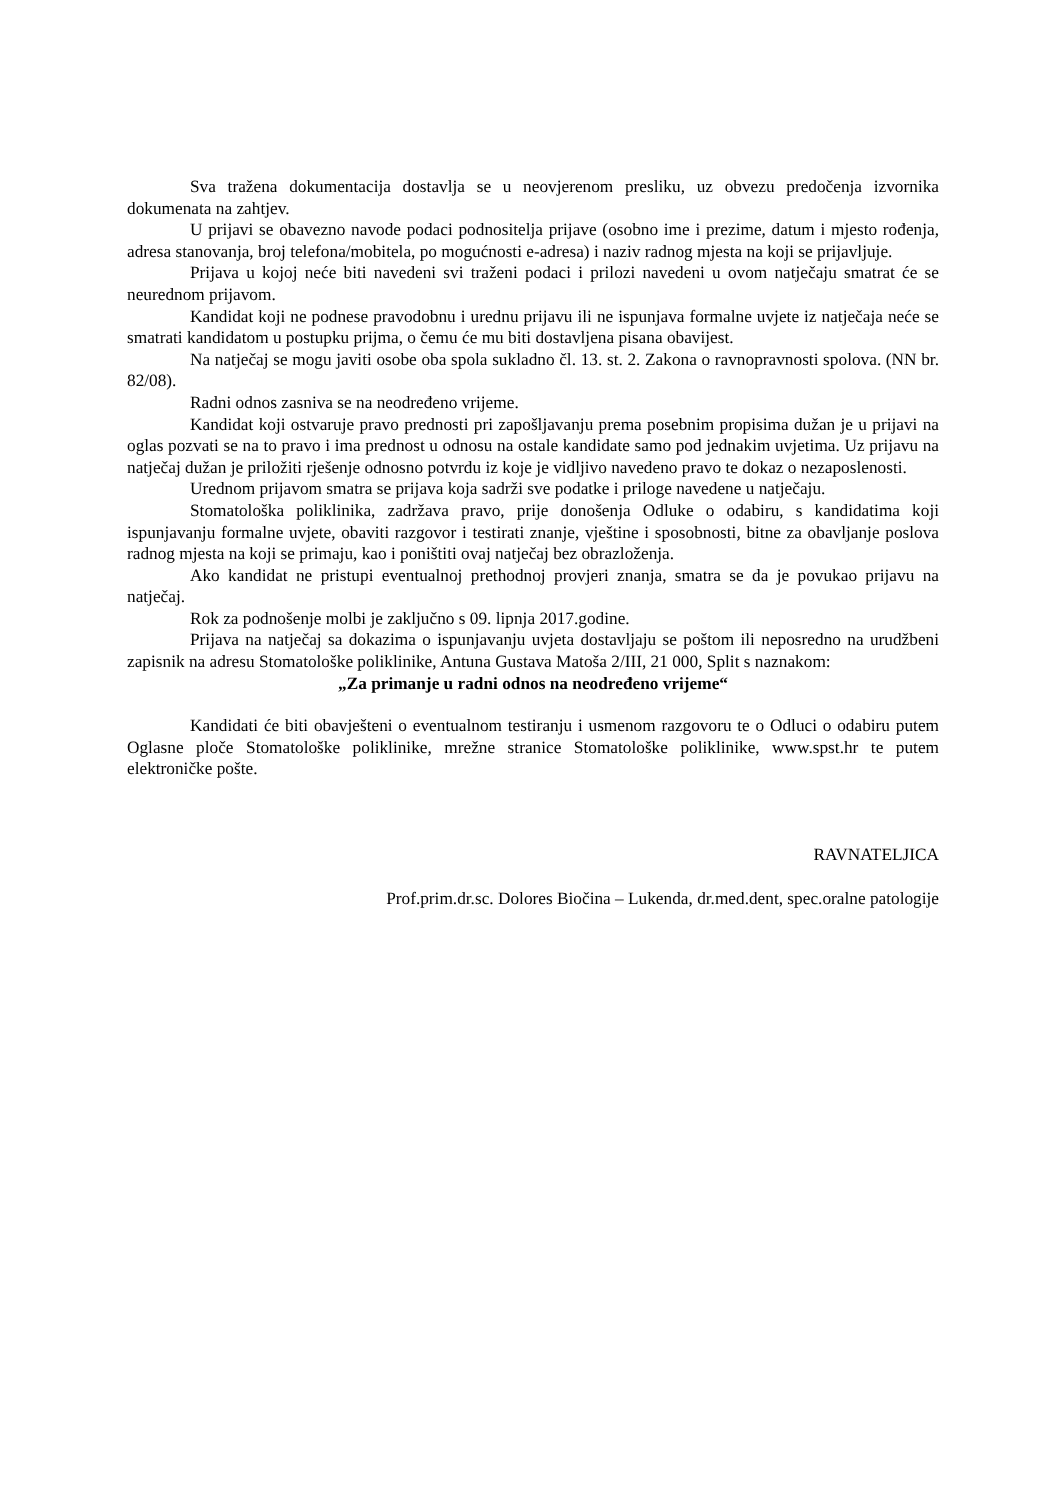Sva tražena dokumentacija dostavlja se u neovjerenom presliku, uz obvezu predočenja izvornika dokumenata na zahtjev.
U prijavi se obavezno navode podaci podnositelja prijave (osobno ime i prezime, datum i mjesto rođenja, adresa stanovanja, broj telefona/mobitela, po mogućnosti e-adresa) i naziv radnog mjesta na koji se prijavljuje.
Prijava u kojoj neće biti navedeni svi traženi podaci i prilozi navedeni u ovom natječaju smatrat će se neurednom prijavom.
Kandidat koji ne podnese pravodobnu i urednu prijavu ili ne ispunjava formalne uvjete iz natječaja neće se smatrati kandidatom u postupku prijma, o čemu će mu biti dostavljena pisana obavijest.
Na natječaj se mogu javiti osobe oba spola sukladno čl. 13. st. 2. Zakona o ravnopravnosti spolova. (NN br. 82/08).
Radni odnos zasniva se na neodređeno vrijeme.
Kandidat koji ostvaruje pravo prednosti pri zapošljavanju prema posebnim propisima dužan je u prijavi na oglas pozvati se na to pravo i ima prednost u odnosu na ostale kandidate samo pod jednakim uvjetima. Uz prijavu na natječaj dužan je priložiti rješenje odnosno potvrdu iz koje je vidljivo navedeno pravo te dokaz o nezaposlenosti.
Urednom prijavom smatra se prijava koja sadrži sve podatke i priloge navedene u natječaju.
Stomatološka poliklinika, zadržava pravo, prije donošenja Odluke o odabiru, s kandidatima koji ispunjavanju formalne uvjete, obaviti razgovor i testirati znanje, vještine i sposobnosti, bitne za obavljanje poslova radnog mjesta na koji se primaju, kao i poništiti ovaj natječaj bez obrazloženja.
Ako kandidat ne pristupi eventualnoj prethodnoj provjeri znanja, smatra se da je povukao prijavu na natječaj.
Rok za podnošenje molbi je zaključno s 09. lipnja 2017.godine.
Prijava na natječaj sa dokazima o ispunjavanju uvjeta dostavljaju se poštom ili neposredno na urudžbeni zapisnik na adresu Stomatološke poliklinike, Antuna Gustava Matoša 2/III, 21 000, Split s naznakom:
„Za primanje u radni odnos na neodređeno vrijeme“
Kandidati će biti obavješteni o eventualnom testiranju i usmenom razgovoru te o Odluci o odabiru putem Oglasne ploče Stomatološke poliklinike, mrežne stranice Stomatološke poliklinike, www.spst.hr te putem elektroničke pošte.
RAVNATELJICA
Prof.prim.dr.sc. Dolores Biočina – Lukenda, dr.med.dent, spec.oralne patologije